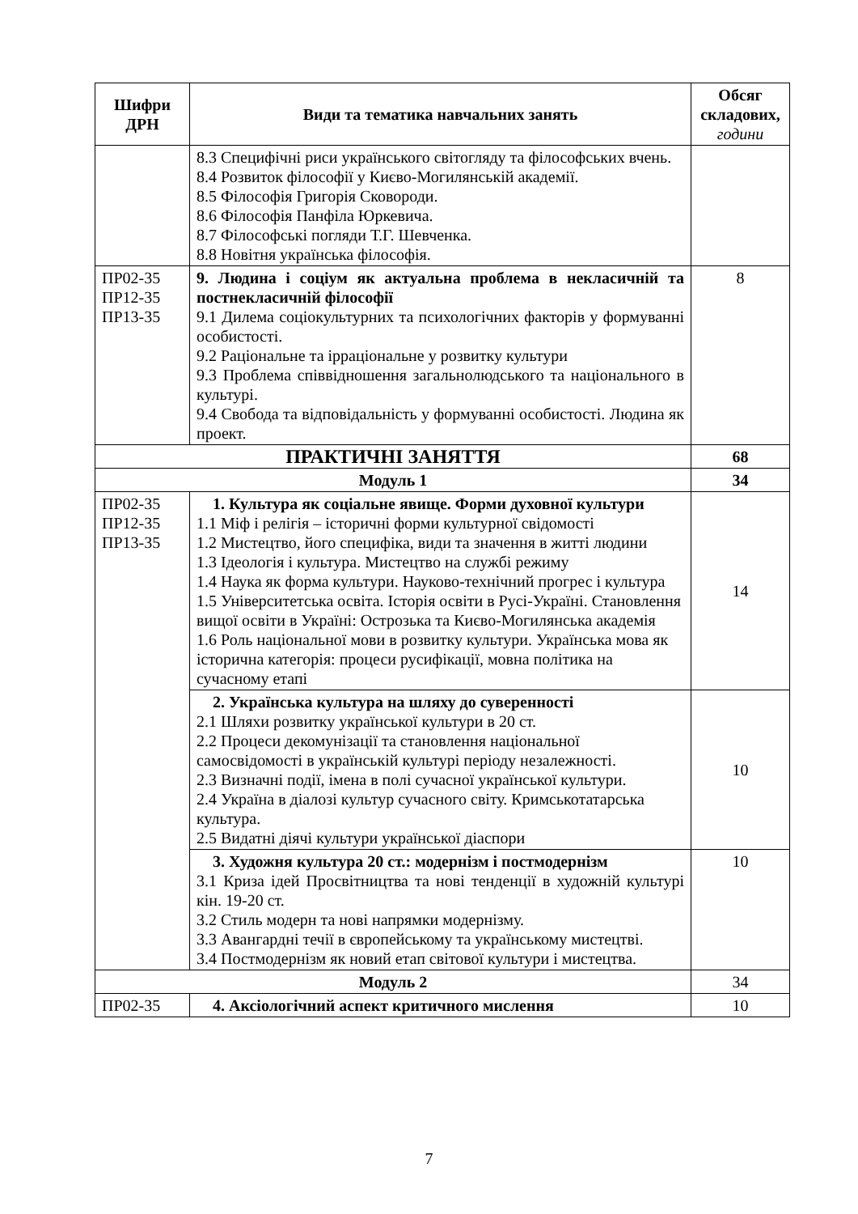| Шифри ДРН | Види та тематика навчальних занять | Обсяг складових, години |
| --- | --- | --- |
| | 8.3 Специфічні риси українського світогляду та філософських вчень. 8.4 Розвиток філософії у Києво-Могилянській академії. 8.5 Філософія Григорія Сковороди. 8.6 Філософія Панфіла Юркевича. 8.7 Філософські погляди Т.Г. Шевченка. 8.8 Новітня українська філософія. | |
| ПР02-35 ПР12-35 ПР13-35 | 9. Людина і соціум як актуальна проблема в некласичній та постнекласичній філософії 9.1 Дилема соціокультурних та психологічних факторів у формуванні особистості. 9.2 Раціональне та ірраціональне у розвитку культури 9.3 Проблема співвідношення загальнолюдського та національного в культурі. 9.4 Свобода та відповідальність у формуванні особистості. Людина як проект. | 8 |
| ПРАКТИЧНІ ЗАНЯТТЯ | | 68 |
| Модуль 1 | | 34 |
| ПР02-35 ПР12-35 ПР13-35 | 1. Культура як соціальне явище. Форми духовної культури 1.1 Міф і релігія – історичні форми культурної свідомості 1.2 Мистецтво, його специфіка, види та значення в житті людини 1.3 Ідеологія і культура. Мистецтво на службі режиму 1.4 Наука як форма культури. Науково-технічний прогрес і культура 1.5 Університетська освіта. Історія освіти в Русі-Україні. Становлення вищої освіти в Україні: Острозька та Києво-Могилянська академія 1.6 Роль національної мови в розвитку культури. Українська мова як історична категорія: процеси русифікації, мовна політика на сучасному етапі | 14 |
| | 2. Українська культура на шляху до суверенності 2.1 Шляхи розвитку української культури в 20 ст. 2.2 Процеси декомунізації та становлення національної самосвідомості в українській культурі періоду незалежності. 2.3 Визначні події, імена в полі сучасної української культури. 2.4 Україна в діалозі культур сучасного світу. Кримськотатарська культура. 2.5 Видатні діячі культури української діаспори | 10 |
| | 3. Художня культура 20 ст.: модернізм і постмодернізм 3.1 Криза ідей Просвітництва та нові тенденції в художній культурі кін. 19-20 ст. 3.2 Стиль модерн та нові напрямки модернізму. 3.3 Авангардні течії в європейському та українському мистецтві. 3.4 Постмодернізм як новий етап світової культури і мистецтва. | 10 |
| Модуль 2 | | 34 |
| ПР02-35 | 4. Аксіологічний аспект критичного мислення | 10 |
7